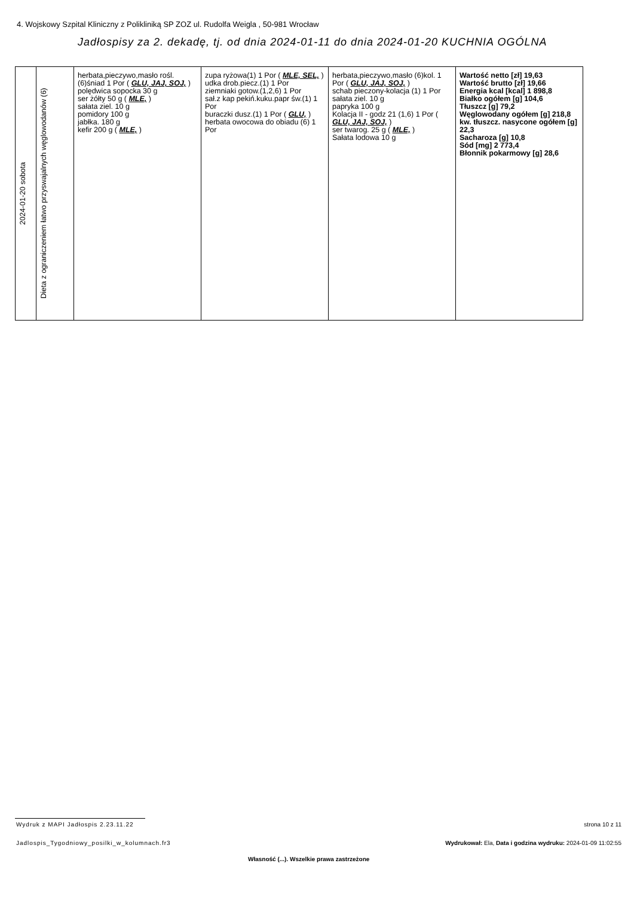4. Wojskowy Szpital Kliniczny z Polikliniką SP ZOZ ul. Rudolfa Weigla , 50-981 Wrocław
Jadłospisy za 2. dekadę, tj. od dnia 2024-01-11 do dnia 2024-01-20 KUCHNIA OGÓLNA
| 2024-01-20 sobota | Dieta z ograniczeniem łatwo przyswajalnych węglowodanów (6) | herbata,pieczywo,masło rośl.(6)śniad 1 Por ( GLU, JAJ, SOJ, ) polędwica sopocka 30 g ser żółty 50 g ( MLE, ) sałata ziel. 10 g pomidory 100 g jabłka. 180 g kefir 200 g ( MLE, ) | zupa ryżowa(1) 1 Por ( MLE, SEL, ) udka drob.piecz.(1) 1 Por ziemniaki gotow.(1,2,6) 1 Por sał.z kap pekiń.kuku.papr św.(1) 1 Por buraczki dusz.(1) 1 Por ( GLU, ) herbata owocowa do obiadu (6) 1 Por | herbata,pieczywo,masło (6)kol. 1 Por ( GLU, JAJ, SOJ, ) schab pieczony-kolacja (1) 1 Por sałata ziel. 10 g papryka 100 g Kolacja II - godz 21 (1,6) 1 Por ( GLU, JAJ, SOJ, ) ser twarog. 25 g ( MLE, ) Sałata lodowa 10 g | Wartość netto [zł] 19,63 Wartość brutto [zł] 19,66 Energia kcal [kcal] 1 898,8 Białko ogółem [g] 104,6 Tłuszcz [g] 79,2 Węglowodany ogółem [g] 218,8 kw. tłuszcz. nasycone ogółem [g] 22,3 Sacharoza [g] 10,8 Sód [mg] 2 773,4 Błonnik pokarmowy [g] 28,6 |
Wydruk z MAPI Jadłospis 2.23.11.22
strona 10 z 11
Jadlospis_Tygodniowy_posilki_w_kolumnach.fr3
Wydrukował: Ela, Data i godzina wydruku: 2024-01-09 11:02:55
Własność (...). Wszelkie prawa zastrzeżone